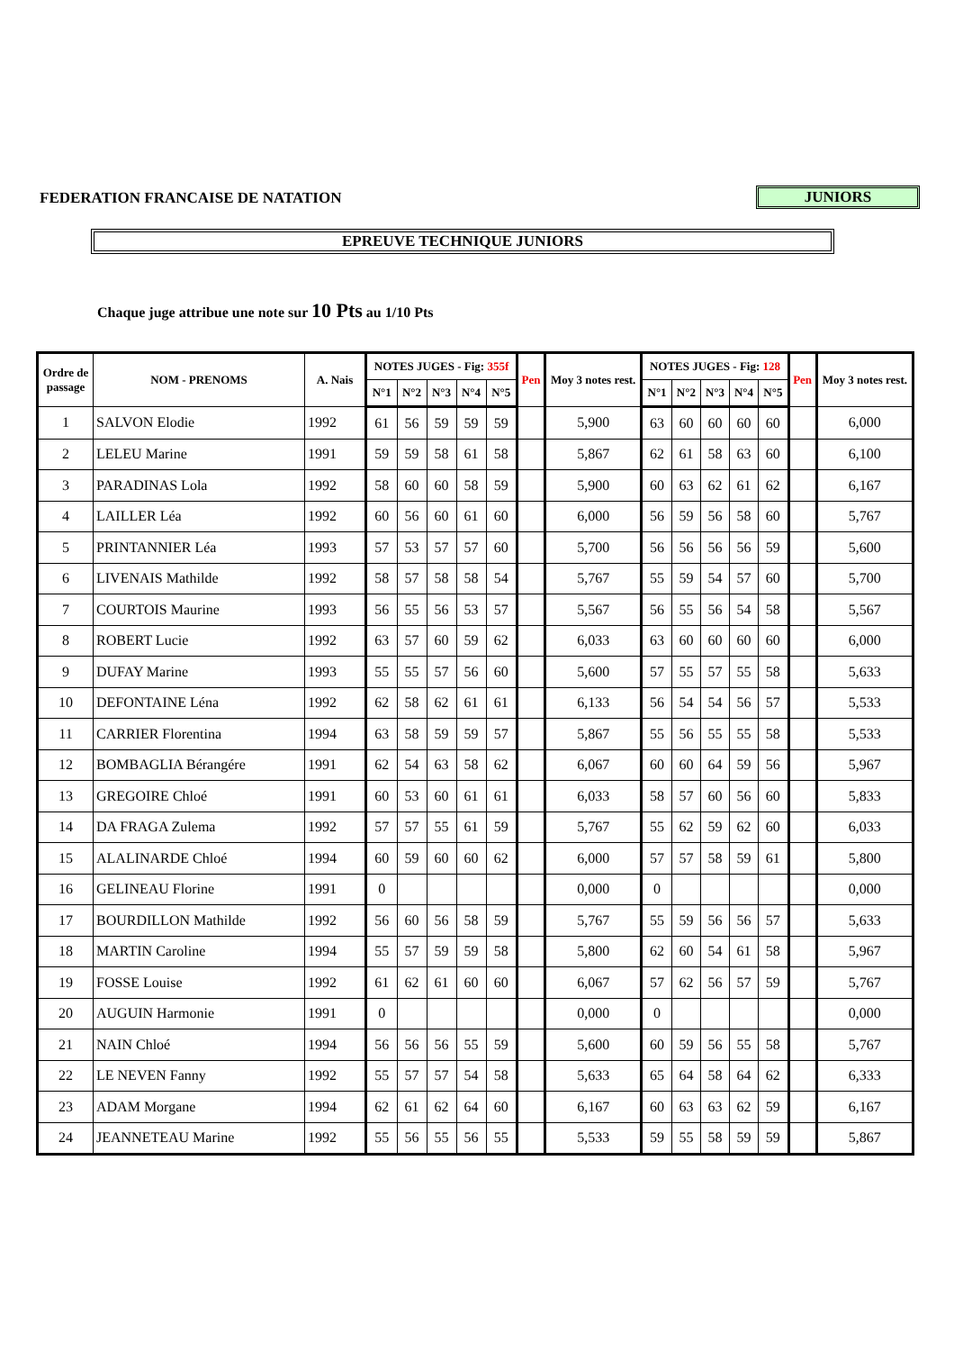FEDERATION FRANCAISE DE NATATION
JUNIORS
EPREUVE TECHNIQUE JUNIORS
Chaque juge attribue une note sur 10 Pts au 1/10 Pts
| Ordre de passage | NOM - PRENOMS | A. Nais | NOTES JUGES - Fig: 355f | | | | | Pen | Moy 3 notes rest. | NOTES JUGES - Fig: 128 | | | | | Pen | Moy 3 notes rest. |
| --- | --- | --- | --- | --- | --- | --- | --- | --- | --- | --- | --- | --- | --- | --- | --- | --- |
| | | | N°1 | N°2 | N°3 | N°4 | N°5 | | | N°1 | N°2 | N°3 | N°4 | N°5 | | |
| 1 | SALVON Elodie | 1992 | 61 | 56 | 59 | 59 | 59 | | 5,900 | 63 | 60 | 60 | 60 | 60 | | 6,000 |
| 2 | LELEU Marine | 1991 | 59 | 59 | 58 | 61 | 58 | | 5,867 | 62 | 61 | 58 | 63 | 60 | | 6,100 |
| 3 | PARADINAS Lola | 1992 | 58 | 60 | 60 | 58 | 59 | | 5,900 | 60 | 63 | 62 | 61 | 62 | | 6,167 |
| 4 | LAILLER Léa | 1992 | 60 | 56 | 60 | 61 | 60 | | 6,000 | 56 | 59 | 56 | 58 | 60 | | 5,767 |
| 5 | PRINTANNIER Léa | 1993 | 57 | 53 | 57 | 57 | 60 | | 5,700 | 56 | 56 | 56 | 56 | 59 | | 5,600 |
| 6 | LIVENAIS Mathilde | 1992 | 58 | 57 | 58 | 58 | 54 | | 5,767 | 55 | 59 | 54 | 57 | 60 | | 5,700 |
| 7 | COURTOIS Maurine | 1993 | 56 | 55 | 56 | 53 | 57 | | 5,567 | 56 | 55 | 56 | 54 | 58 | | 5,567 |
| 8 | ROBERT Lucie | 1992 | 63 | 57 | 60 | 59 | 62 | | 6,033 | 63 | 60 | 60 | 60 | 60 | | 6,000 |
| 9 | DUFAY Marine | 1993 | 55 | 55 | 57 | 56 | 60 | | 5,600 | 57 | 55 | 57 | 55 | 58 | | 5,633 |
| 10 | DEFONTAINE Léna | 1992 | 62 | 58 | 62 | 61 | 61 | | 6,133 | 56 | 54 | 54 | 56 | 57 | | 5,533 |
| 11 | CARRIER Florentina | 1994 | 63 | 58 | 59 | 59 | 57 | | 5,867 | 55 | 56 | 55 | 55 | 58 | | 5,533 |
| 12 | BOMBAGLIA Bérangére | 1991 | 62 | 54 | 63 | 58 | 62 | | 6,067 | 60 | 60 | 64 | 59 | 56 | | 5,967 |
| 13 | GREGOIRE Chloé | 1991 | 60 | 53 | 60 | 61 | 61 | | 6,033 | 58 | 57 | 60 | 56 | 60 | | 5,833 |
| 14 | DA FRAGA Zulema | 1992 | 57 | 57 | 55 | 61 | 59 | | 5,767 | 55 | 62 | 59 | 62 | 60 | | 6,033 |
| 15 | ALALINARDE Chloé | 1994 | 60 | 59 | 60 | 60 | 62 | | 6,000 | 57 | 57 | 58 | 59 | 61 | | 5,800 |
| 16 | GELINEAU Florine | 1991 | 0 | | | | | | 0,000 | 0 | | | | | | 0,000 |
| 17 | BOURDILLON Mathilde | 1992 | 56 | 60 | 56 | 58 | 59 | | 5,767 | 55 | 59 | 56 | 56 | 57 | | 5,633 |
| 18 | MARTIN Caroline | 1994 | 55 | 57 | 59 | 59 | 58 | | 5,800 | 62 | 60 | 54 | 61 | 58 | | 5,967 |
| 19 | FOSSE Louise | 1992 | 61 | 62 | 61 | 60 | 60 | | 6,067 | 57 | 62 | 56 | 57 | 59 | | 5,767 |
| 20 | AUGUIN Harmonie | 1991 | 0 | | | | | | 0,000 | 0 | | | | | | 0,000 |
| 21 | NAIN Chloé | 1994 | 56 | 56 | 56 | 55 | 59 | | 5,600 | 60 | 59 | 56 | 55 | 58 | | 5,767 |
| 22 | LE NEVEN Fanny | 1992 | 55 | 57 | 57 | 54 | 58 | | 5,633 | 65 | 64 | 58 | 64 | 62 | | 6,333 |
| 23 | ADAM Morgane | 1994 | 62 | 61 | 62 | 64 | 60 | | 6,167 | 60 | 63 | 63 | 62 | 59 | | 6,167 |
| 24 | JEANNETEAU Marine | 1992 | 55 | 56 | 55 | 56 | 55 | | 5,533 | 59 | 55 | 58 | 59 | 59 | | 5,867 |